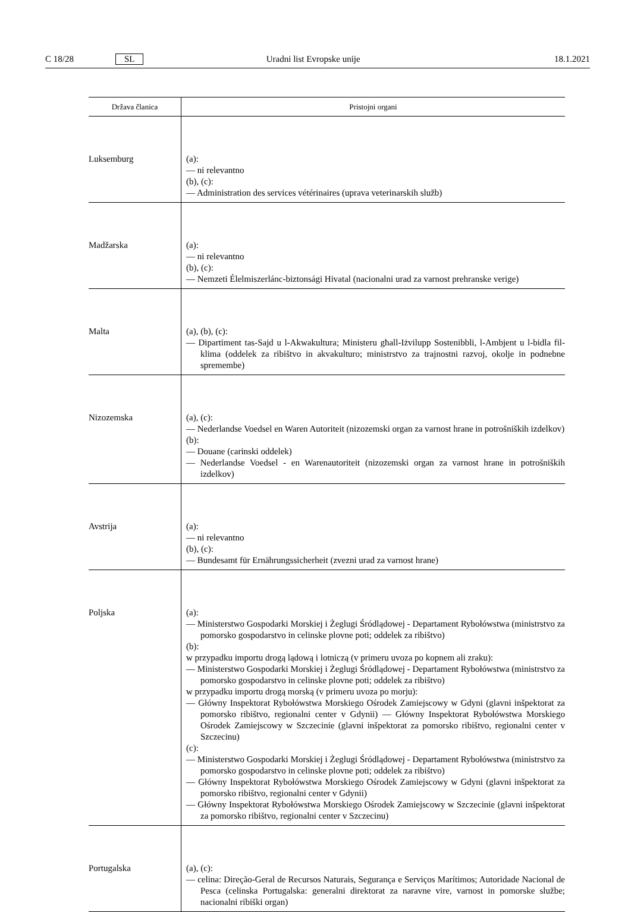C 18/28 SL Uradni list Evropske unije 18.1.2021
| Država članica | Pristojni organi |
| --- | --- |
| Luksemburg | (a): — ni relevantno (b), (c): — Administration des services vétérinaires (uprava veterinarskih služb) |
| Madžarska | (a): — ni relevantno (b), (c): — Nemzeti Élelmiszerlánc-biztonsági Hivatal (nacionalni urad za varnost prehranske verige) |
| Malta | (a), (b), (c): — Dipartiment tas-Sajd u l-Akwakultura; Ministeru għall-Iżvilupp Sostenibbli, l-Ambjent u l-bidla fil-klima (oddelek za ribištvo in akvakulturo; ministrstvo za trajnostni razvoj, okolje in podnebne spremembe) |
| Nizozemska | (a), (c): — Nederlandse Voedsel en Waren Autoriteit (nizozemski organ za varnost hrane in potrošniških izdelkov) (b): — Douane (carinski oddelek) — Nederlandse Voedsel - en Warenautoriteit (nizozemski organ za varnost hrane in potrošniških izdelkov) |
| Avstrija | (a): — ni relevantno (b), (c): — Bundesamt für Ernährungssicherheit (zvezni urad za varnost hrane) |
| Poljska | (a): — Ministerstwo Gospodarki Morskiej i Żeglugi Śródlądowej - Departament Rybołówstwa (ministrstvo za pomorsko gospodarstvo in celinske plovne poti; oddelek za ribištvo) (b): w przypadku importu drogą lądową i lotniczą (v primeru uvoza po kopnem ali zraku): — Ministerstwo Gospodarki Morskiej i Żeglugi Śródlądowej - Departament Rybołówstwa (ministrstvo za pomorsko gospodarstvo in celinske plovne poti; oddelek za ribištvo) w przypadku importu drogą morską (v primeru uvoza po morju): — Główny Inspektorat Rybołówstwa Morskiego Ośrodek Zamiejscowy w Gdyni (glavni inšpektorat za pomorsko ribištvo, regionalni center v Gdyniі) — Główny Inspektorat Rybołówstwa Morskiego Ośrodek Zamiejscowy w Szczecinie (glavni inšpektorat za pomorsko ribištvo, regionalni center v Szczecinu) (c): — Ministerstwo Gospodarki Morskiej i Żeglugi Śródlądowej - Departament Rybołówstwa (ministrstvo za pomorsko gospodarstvo in celinske plovne poti; oddelek za ribištvo) — Główny Inspektorat Rybołówstwa Morskiego Ośrodek Zamiejscowy w Gdyni (glavni inšpektorat za pomorsko ribištvo, regionalni center v Gdynii) — Główny Inspektorat Rybołówstwa Morskiego Ośrodek Zamiejscowy w Szczecinie (glavni inšpektorat za pomorsko ribištvo, regionalni center v Szczecinu) |
| Portugalska | (a), (c): — celina: Direção-Geral de Recursos Naturais, Segurança e Serviços Marítimos; Autoridade Nacional de Pesca (celinska Portugalska: generalni direktorat za naravne vire, varnost in pomorske službe; nacionalni ribiški organ) |